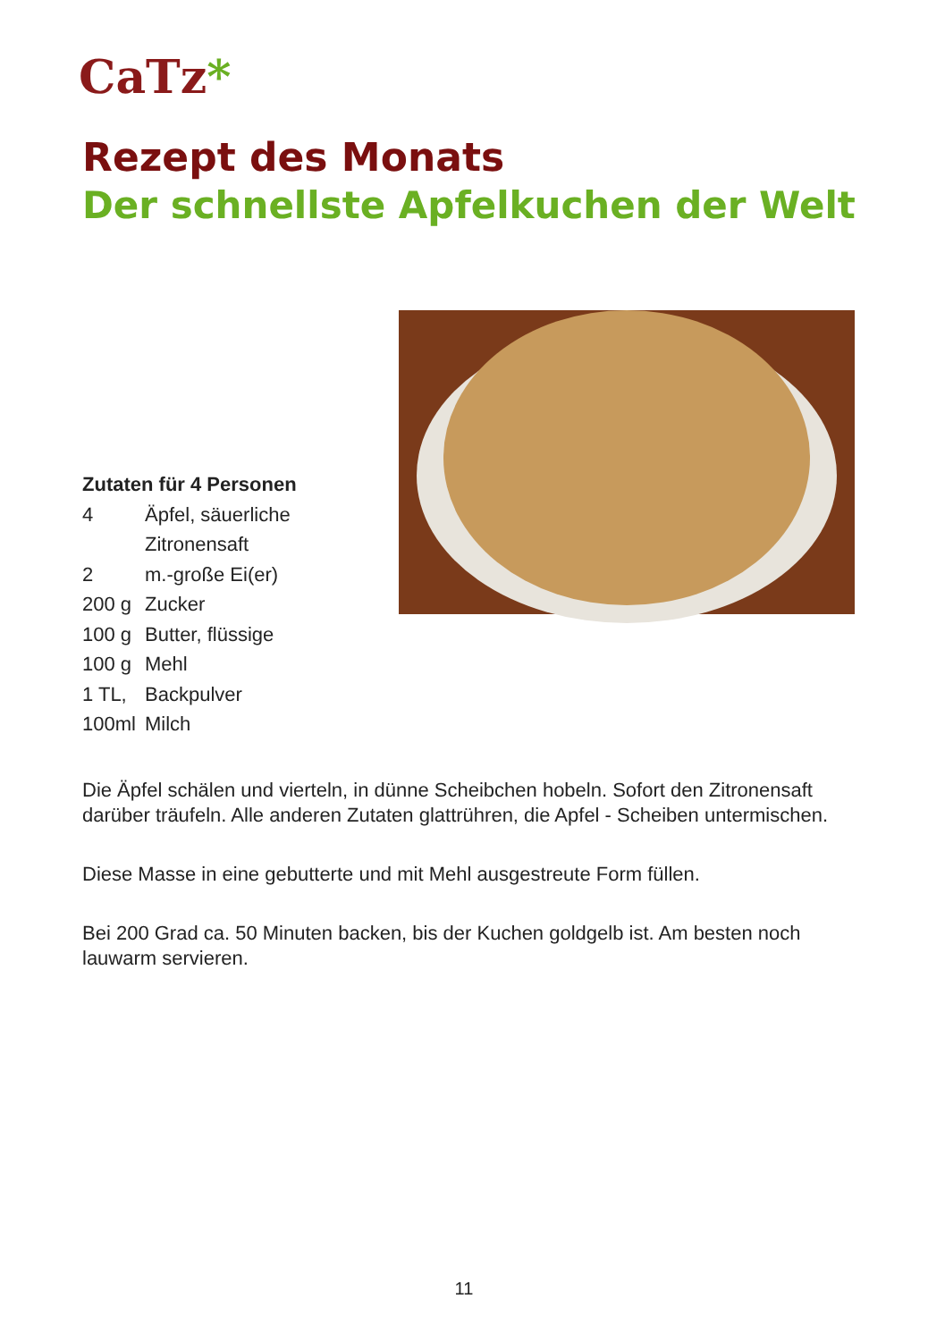CaTz*
Rezept des Monats
Der schnellste Apfelkuchen der Welt
Zutaten für 4 Personen
| 4 | Äpfel, säuerliche |
| | Zitronensaft |
| 2 | m.-große Ei(er) |
| 200 g | Zucker |
| 100 g | Butter, flüssige |
| 100 g | Mehl |
| 1 TL, | Backpulver |
| 100ml | Milch |
Die Äpfel schälen und vierteln, in dünne Scheibchen hobeln. Sofort den Zitronensaft darüber träufeln. Alle anderen Zutaten glattrühren, die Apfel - Scheiben untermischen.
Diese Masse in eine gebutterte und mit Mehl ausgestreute Form füllen.
Bei 200 Grad ca. 50 Minuten backen, bis der Kuchen goldgelb ist. Am besten noch lauwarm servieren.
11